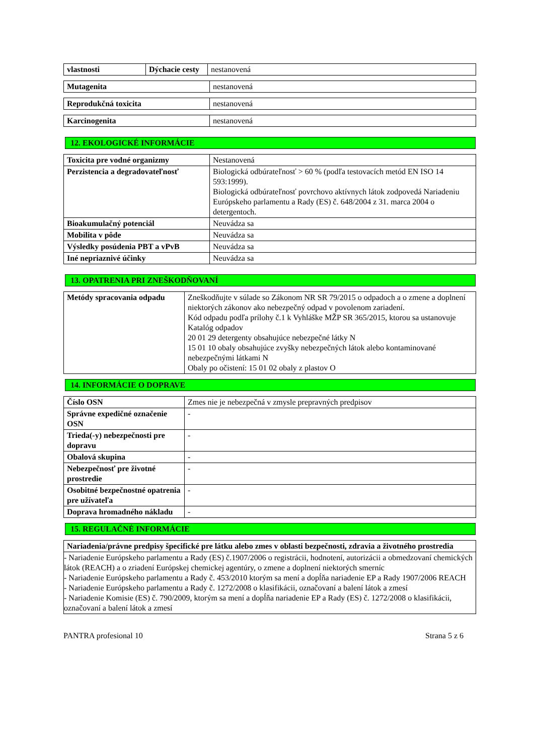| vlastnosti | Dýchacie cesty | nestanovená |
| Mutagenita | nestanovená |
| Reprodukčná toxicita | nestanovená |
| Karcinogenita | nestanovená |
12. EKOLOGICKÉ INFORMÁCIE
| Toxicita pre vodné organizmy | Nestanovená |
| Perzistencia a degradovateľnosť | Biologická odbúrateľnosť > 60 % (podľa testovacích metód EN ISO 14 593:1999). Biologická odbúrateľnosť povrchovo aktívnych látok zodpovedá Nariadeniu Európskeho parlamentu a Rady (ES) č. 648/2004 z 31. marca 2004 o detergentoch. |
| Bioakumulačný potenciál | Neuvádza sa |
| Mobilita v pôde | Neuvádza sa |
| Výsledky posúdenia PBT a vPvB | Neuvádza sa |
| Iné nepriaznivé účinky | Neuvádza sa |
13. OPATRENIA PRI ZNEŠKODŇOVANÍ
| Metódy spracovania odpadu | Zneškodňujte v súlade so Zákonom NR SR 79/2015 o odpadoch a o zmene a doplnení niektorých zákonov ako nebezpečný odpad v povolenom zariadení. Kód odpadu podľa prílohy č.1 k Vyhláške MŽP SR 365/2015, ktorou sa ustanovuje Katalóg odpadov 20 01 29 detergenty obsahujúce nebezpečné látky N 15 01 10 obaly obsahujúce zvyšky nebezpečných látok alebo kontaminované nebezpečnými látkami N Obaly po očistení: 15 01 02 obaly z plastov O |
14. INFORMÁCIE O DOPRAVE
| Číslo OSN | Zmes nie je nebezpečná v zmysle prepravných predpisov |
| Správne expedičné označenie OSN | - |
| Trieda(-y) nebezpečnosti pre dopravu | - |
| Obalová skupina | - |
| Nebezpečnosť pre životné prostredie | - |
| Osobitné bezpečnostné opatrenia pre užívateľa | - |
| Doprava hromadného nákladu | - |
15. REGULAČNÉ INFORMÁCIE
| Nariadenia/právne predpisy špecifické pre látku alebo zmes v oblasti bezpečnosti, zdravia a životného prostredia |
| --- |
| - Nariadenie Európskeho parlamentu a Rady (ES) č.1907/2006 o registrácii, hodnotení, autorizácii a obmedzovaní chemických látok (REACH) a o zriadení Európskej chemickej agentúry, o zmene a doplnení niektorých smerníc - Nariadenie Európskeho parlamentu a Rady č. 453/2010 ktorým sa mení a dopĺňa nariadenie EP a Rady 1907/2006 REACH - Nariadenie Európskeho parlamentu a Rady č. 1272/2008 o klasifikácii, označovaní a balení látok a zmesí - Nariadenie Komisie (ES) č. 790/2009, ktorým sa mení a dopĺňa nariadenie EP a Rady (ES) č. 1272/2008 o klasifikácii, označovaní a balení látok a zmesí |
PANTRA profesional 10 Strana 5 z 6